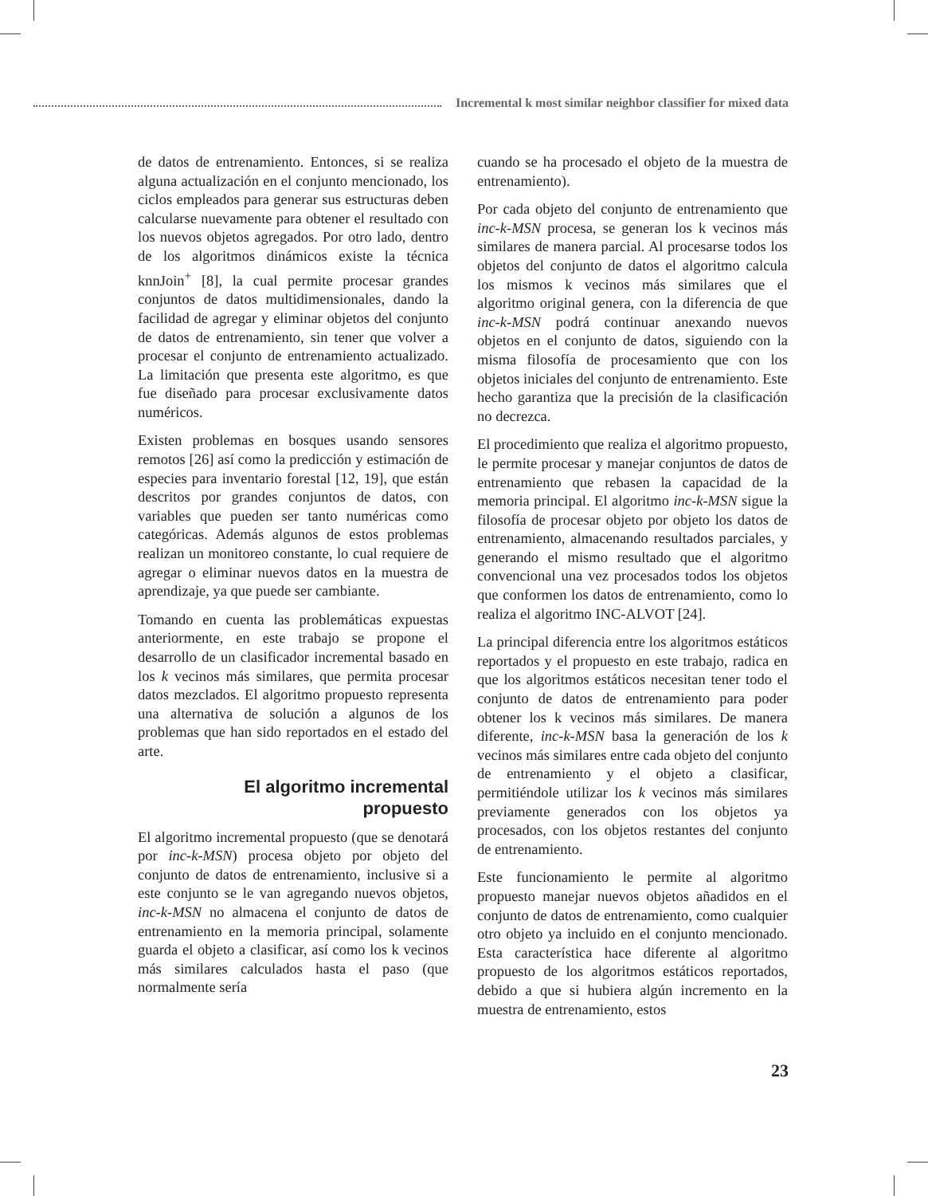Incremental k most similar neighbor classifier for mixed data
de datos de entrenamiento. Entonces, si se realiza alguna actualización en el conjunto mencionado, los ciclos empleados para generar sus estructuras deben calcularse nuevamente para obtener el resultado con los nuevos objetos agregados. Por otro lado, dentro de los algoritmos dinámicos existe la técnica knnJoin<sup>+</sup> [8], la cual permite procesar grandes conjuntos de datos multidimensionales, dando la facilidad de agregar y eliminar objetos del conjunto de datos de entrenamiento, sin tener que volver a procesar el conjunto de entrenamiento actualizado. La limitación que presenta este algoritmo, es que fue diseñado para procesar exclusivamente datos numéricos.
Existen problemas en bosques usando sensores remotos [26] así como la predicción y estimación de especies para inventario forestal [12, 19], que están descritos por grandes conjuntos de datos, con variables que pueden ser tanto numéricas como categóricas. Además algunos de estos problemas realizan un monitoreo constante, lo cual requiere de agregar o eliminar nuevos datos en la muestra de aprendizaje, ya que puede ser cambiante.
Tomando en cuenta las problemáticas expuestas anteriormente, en este trabajo se propone el desarrollo de un clasificador incremental basado en los k vecinos más similares, que permita procesar datos mezclados. El algoritmo propuesto representa una alternativa de solución a algunos de los problemas que han sido reportados en el estado del arte.
El algoritmo incremental
propuesto
El algoritmo incremental propuesto (que se denotará por inc-k-MSN) procesa objeto por objeto del conjunto de datos de entrenamiento, inclusive si a este conjunto se le van agregando nuevos objetos, inc-k-MSN no almacena el conjunto de datos de entrenamiento en la memoria principal, solamente guarda el objeto a clasificar, así como los k vecinos más similares calculados hasta el paso (que normalmente sería
cuando se ha procesado el objeto de la muestra de entrenamiento).
Por cada objeto del conjunto de entrenamiento que inc-k-MSN procesa, se generan los k vecinos más similares de manera parcial. Al procesarse todos los objetos del conjunto de datos el algoritmo calcula los mismos k vecinos más similares que el algoritmo original genera, con la diferencia de que inc-k-MSN podrá continuar anexando nuevos objetos en el conjunto de datos, siguiendo con la misma filosofía de procesamiento que con los objetos iniciales del conjunto de entrenamiento. Este hecho garantiza que la precisión de la clasificación no decrezca.
El procedimiento que realiza el algoritmo propuesto, le permite procesar y manejar conjuntos de datos de entrenamiento que rebasen la capacidad de la memoria principal. El algoritmo inc-k-MSN sigue la filosofía de procesar objeto por objeto los datos de entrenamiento, almacenando resultados parciales, y generando el mismo resultado que el algoritmo convencional una vez procesados todos los objetos que conformen los datos de entrenamiento, como lo realiza el algoritmo INC-ALVOT [24].
La principal diferencia entre los algoritmos estáticos reportados y el propuesto en este trabajo, radica en que los algoritmos estáticos necesitan tener todo el conjunto de datos de entrenamiento para poder obtener los k vecinos más similares. De manera diferente, inc-k-MSN basa la generación de los k vecinos más similares entre cada objeto del conjunto de entrenamiento y el objeto a clasificar, permitiéndole utilizar los k vecinos más similares previamente generados con los objetos ya procesados, con los objetos restantes del conjunto de entrenamiento.
Este funcionamiento le permite al algoritmo propuesto manejar nuevos objetos añadidos en el conjunto de datos de entrenamiento, como cualquier otro objeto ya incluido en el conjunto mencionado. Esta característica hace diferente al algoritmo propuesto de los algoritmos estáticos reportados, debido a que si hubiera algún incremento en la muestra de entrenamiento, estos
23